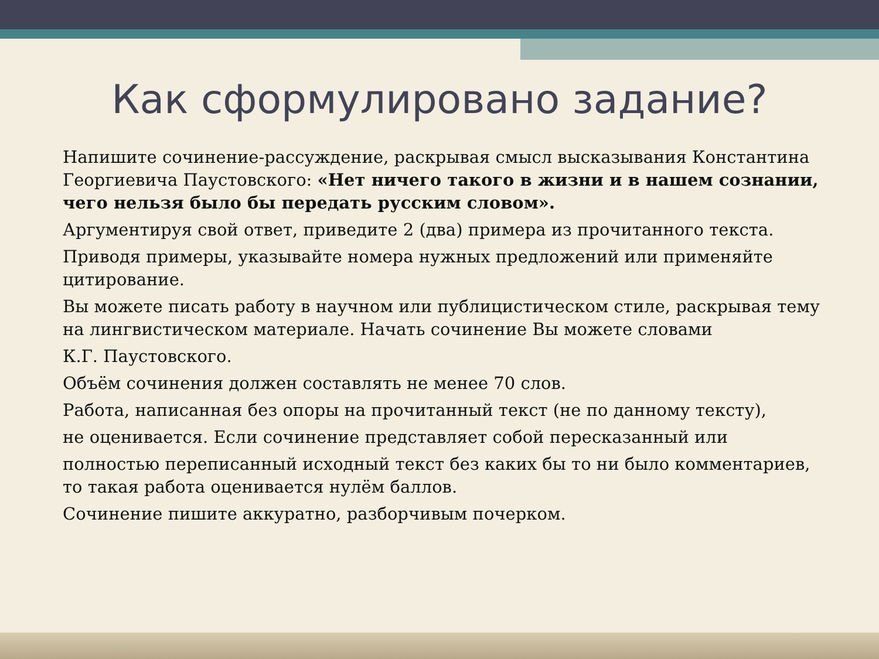Как сформулировано задание?
Напишите сочинение-рассуждение, раскрывая смысл высказывания Константина Георгиевича Паустовского: «Нет ничего такого в жизни и в нашем сознании, чего нельзя было бы передать русским словом».
Аргументируя свой ответ, приведите 2 (два) примера из прочитанного текста.
Приводя примеры, указывайте номера нужных предложений или применяйте цитирование.
Вы можете писать работу в научном или публицистическом стиле, раскрывая тему на лингвистическом материале. Начать сочинение Вы можете словами
К.Г. Паустовского.
Объём сочинения должен составлять не менее 70 слов.
Работа, написанная без опоры на прочитанный текст (не по данному тексту),
не оценивается. Если сочинение представляет собой пересказанный или
полностью переписанный исходный текст без каких бы то ни было комментариев, то такая работа оценивается нулём баллов.
Сочинение пишите аккуратно, разборчивым почерком.